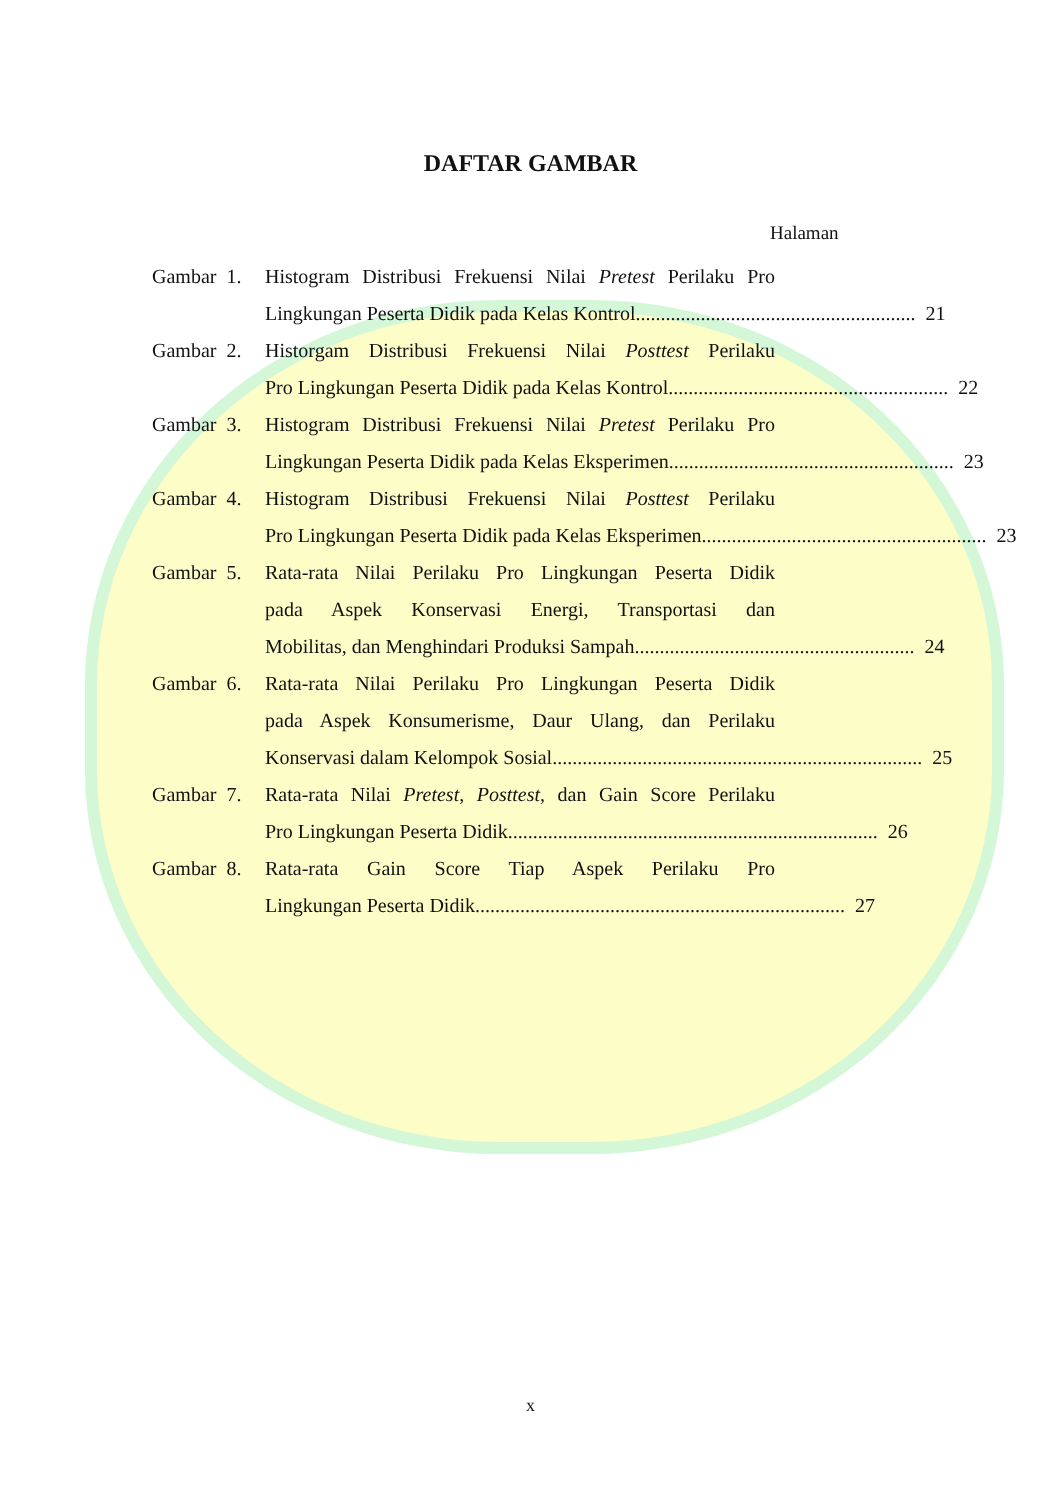DAFTAR GAMBAR
Halaman
Gambar 1.
Histogram Distribusi Frekuensi Nilai Pretest Perilaku Pro
Lingkungan Peserta Didik pada Kelas Kontrol........................................................ 21
Gambar 2.
Historgam Distribusi Frekuensi Nilai Posttest Perilaku
Pro Lingkungan Peserta Didik pada Kelas Kontrol ........................................................ 22
Gambar 3.
Histogram Distribusi Frekuensi Nilai Pretest Perilaku Pro
Lingkungan Peserta Didik pada Kelas Eksperimen. ........................................................ 23
Gambar 4.
Histogram Distribusi Frekuensi Nilai Posttest Perilaku
Pro Lingkungan Peserta Didik pada Kelas Eksperimen......................................................... 23
Gambar 5.
Rata-rata Nilai Perilaku Pro Lingkungan Peserta Didik
pada Aspek Konservasi Energi, Transportasi dan
Mobilitas, dan Menghindari Produksi Sampah........................................................ 24
Gambar 6.
Rata-rata Nilai Perilaku Pro Lingkungan Peserta Didik
pada Aspek Konsumerisme, Daur Ulang, dan Perilaku
Konservasi dalam Kelompok Sosial.......................................................................... 25
Gambar 7.
Rata-rata Nilai Pretest, Posttest, dan Gain Score Perilaku
Pro Lingkungan Peserta Didik.......................................................................... 26
Gambar 8.
Rata-rata Gain Score Tiap Aspek Perilaku Pro
Lingkungan Peserta Didik .......................................................................... 27
x